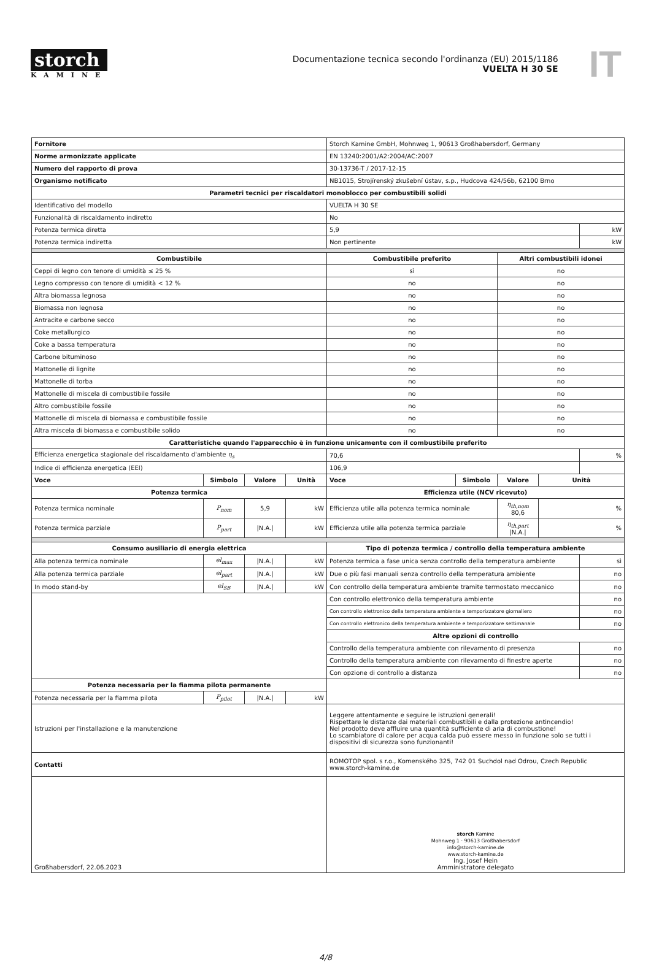storch
KAMINE
Documentazione tecnica secondo l'ordinanza (EU) 2015/1186
VUELTA H 30 SE
IT
| Fornitore | | | | Storch Kamine GmbH, Mohnweg 1, 90613 Großhabersdorf, Germany | | | | |
| Norme armonizzate applicate | | | | EN 13240:2001/A2:2004/AC:2007 | | | | |
| Numero del rapporto di prova | | | | 30-13736-T / 2017-12-15 | | | | |
| Organismo notificato | | | | NB1015, Strojírenský zkušební ústav, s.p., Hudcova 424/56b, 62100 Brno | | | | |
| Parametri tecnici per riscaldatori monoblocco per combustibili solidi | | | | | | | | |
| Identificativo del modello | | | | VUELTA H 30 SE | | | | |
| Funzionalità di riscaldamento indiretto | | | | No | | | | |
| Potenza termica diretta | | | | 5,9 | | | | kW |
| Potenza termica indiretta | | | | Non pertinente | | | | kW |
| Combustibile | | | | Combustibile preferito | | Altri combustibili idonei | | |
| Ceppi di legno con tenore di umidità ≤ 25 % | | | | sì | | no | | |
| Legno compresso con tenore di umidità < 12 % | | | | no | | no | | |
| Altra biomassa legnosa | | | | no | | no | | |
| Biomassa non legnosa | | | | no | | no | | |
| Antracite e carbone secco | | | | no | | no | | |
| Coke metallurgico | | | | no | | no | | |
| Coke a bassa temperatura | | | | no | | no | | |
| Carbone bituminoso | | | | no | | no | | |
| Mattonelle di lignite | | | | no | | no | | |
| Mattonelle di torba | | | | no | | no | | |
| Mattonelle di miscela di combustibile fossile | | | | no | | no | | |
| Altro combustibile fossile | | | | no | | no | | |
| Mattonelle di miscela di biomassa e combustibile fossile | | | | no | | no | | |
| Altra miscela di biomassa e combustibile solido | | | | no | | no | | |
| Caratteristiche quando l'apparecchio è in funzione unicamente con il combustibile preferito | | | | | | | | |
| Efficienza energetica stagionale del riscaldamento d'ambiente η<sub>s</sub> | | | | 70,6 | | | | % |
| Indice di efficienza energetica (EEI) | | | | 106,9 | | | | |
| Voce | Simbolo | Valore | Unità | Voce | Simbolo | Valore | Unità | |
| Potenza termica | | | | Efficienza utile (NCV ricevuto) | | | | |
| Potenza termica nominale | P<sub>nom</sub> | 5,9 | kW | Efficienza utile alla potenza termica nominale | | η<sub>th,nom</sub> 80,6 | % | |
| Potenza termica parziale | P<sub>part</sub> | /N.A./ | kW | Efficienza utile alla potenza termica parziale | | η<sub>th,part</sub> /N.A./ | % | |
| Consumo ausiliario di energia elettrica | | | | Tipo di potenza termica / controllo della temperatura ambiente | | | | |
| Alla potenza termica nominale | el<sub>max</sub> | /N.A./ | kW | Potenza termica a fase unica senza controllo della temperatura ambiente | | | | sì |
| Alla potenza termica parziale | el<sub>part</sub> | /N.A./ | kW | Due o più fasi manuali senza controllo della temperatura ambiente | | | | no |
| In modo stand-by | el<sub>SB</sub> | /N.A./ | kW | Con controllo della temperatura ambiente tramite termostato meccanico | | | | no |
| | | | | Con controllo elettronico della temperatura ambiente | | | | no |
| | | | | Con controllo elettronico della temperatura ambiente e temporizzatore giornaliero | | | | no |
| | | | | Con controllo elettronico della temperatura ambiente e temporizzatore settimanale | | | | no |
| | | | | Altre opzioni di controllo | | | | |
| | | | | Controllo della temperatura ambiente con rilevamento di presenza | | | | no |
| | | | | Controllo della temperatura ambiente con rilevamento di finestre aperte | | | | no |
| | | | | Con opzione di controllo a distanza | | | | no |
| Potenza necessaria per la fiamma pilota permanente | | | | | | | | |
| Potenza necessaria per la fiamma pilota | P<sub>pilot</sub> | /N.A./ | kW | | | | | |
| Istruzioni per l'installazione e la manutenzione | | | | Leggere attentamente e seguire le istruzioni generali! Rispettare le distanze dai materiali combustibili e dalla protezione antincendio! Nel prodotto deve affluire una quantità sufficiente di aria di combustione! Lo scambiatore di calore per acqua calda può essere messo in funzione solo se tutti i dispositivi di sicurezza sono funzionanti! | | | | |
| Contatti | | | | ROMOTOP spol. s r.o., Komenského 325, 742 01 Suchdol nad Odrou, Czech Republic www.storch-kamine.de | | | | |
| Großhabersdorf, 22.06.2023 | | | | storch Kamine Mohnweg 1 · 90613 Großhabersdorf info@storch-kamine.de www.storch-kamine.de Ing. Josef Hein Amministratore delegato | | | | |
4/8